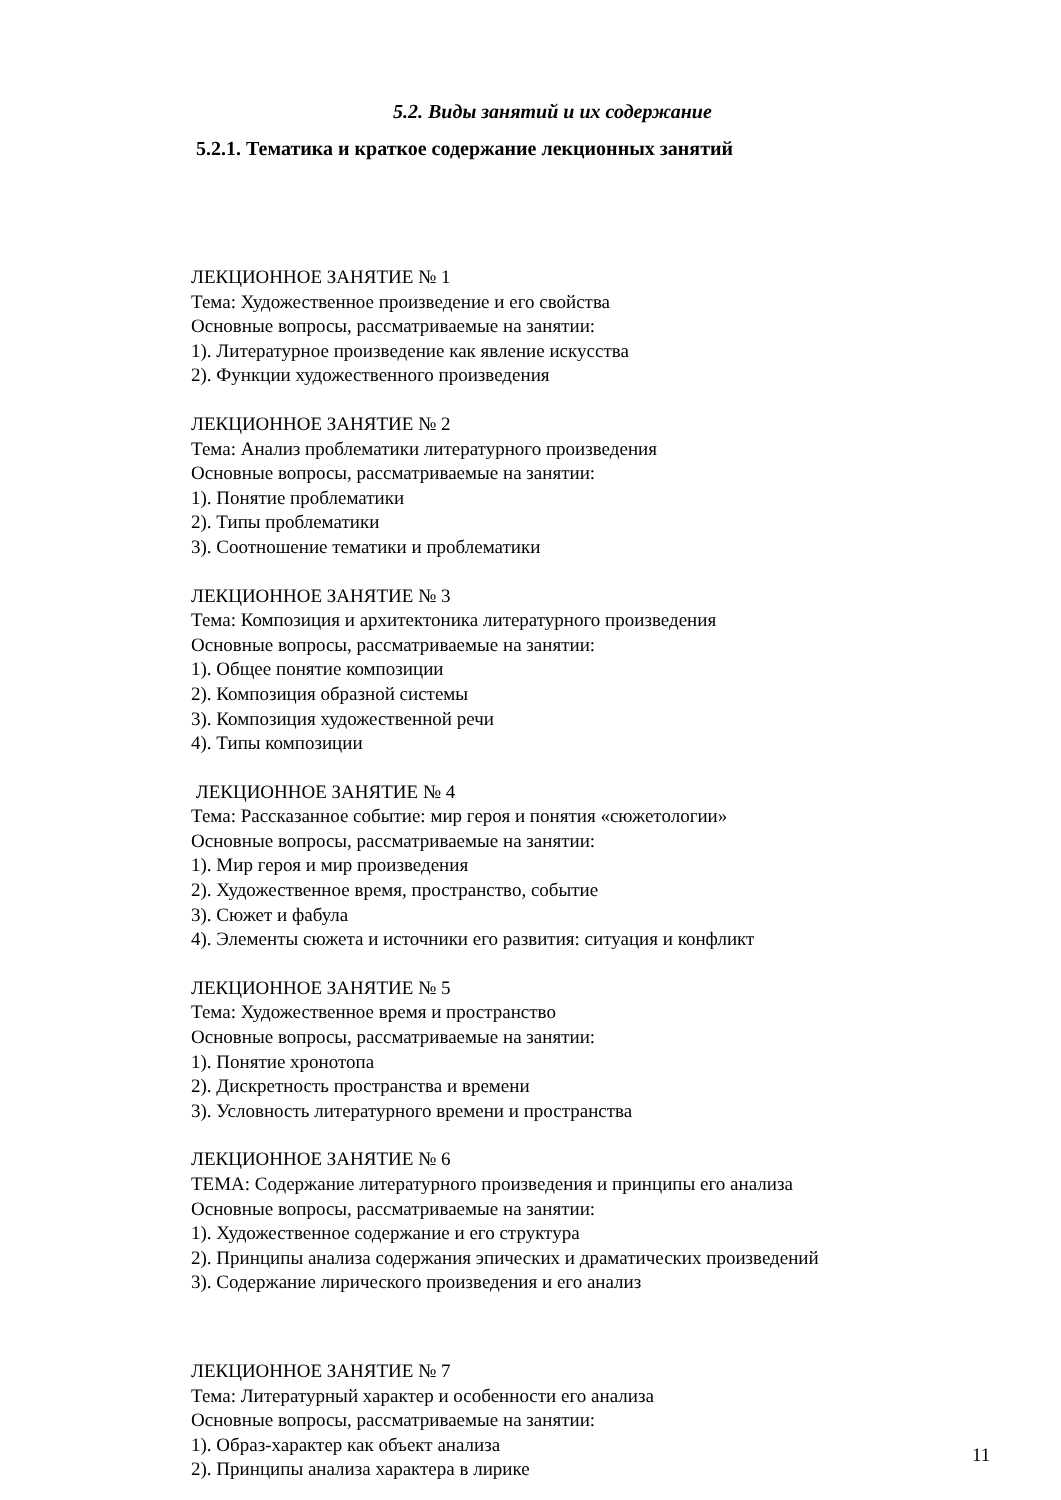5.2. Виды занятий и их содержание
5.2.1. Тематика и краткое содержание лекционных занятий
ЛЕКЦИОННОЕ ЗАНЯТИЕ № 1
Тема: Художественное произведение и его свойства
Основные вопросы, рассматриваемые на занятии:
1). Литературное произведение как явление искусства
2). Функции художественного произведения
ЛЕКЦИОННОЕ ЗАНЯТИЕ № 2
Тема: Анализ проблематики литературного произведения
Основные вопросы, рассматриваемые на занятии:
1). Понятие проблематики
2). Типы проблематики
3). Соотношение тематики и проблематики
ЛЕКЦИОННОЕ ЗАНЯТИЕ № 3
Тема: Композиция и архитектоника литературного произведения
Основные вопросы, рассматриваемые на занятии:
1). Общее понятие композиции
2). Композиция образной системы
3). Композиция художественной речи
4). Типы композиции
ЛЕКЦИОННОЕ ЗАНЯТИЕ № 4
Тема: Рассказанное событие: мир героя и понятия «сюжетологии»
Основные вопросы, рассматриваемые на занятии:
1). Мир героя и мир произведения
2). Художественное время, пространство, событие
3). Сюжет и фабула
4). Элементы сюжета и источники его развития: ситуация и конфликт
ЛЕКЦИОННОЕ ЗАНЯТИЕ № 5
Тема: Художественное время и пространство
Основные вопросы, рассматриваемые на занятии:
1). Понятие хронотопа
2). Дискретность пространства и времени
3). Условность литературного времени и пространства
ЛЕКЦИОННОЕ ЗАНЯТИЕ № 6
ТЕМА: Содержание литературного произведения и принципы его анализа
Основные вопросы, рассматриваемые на занятии:
1). Художественное содержание и его структура
2). Принципы анализа содержания эпических и драматических произведений
3). Содержание лирического произведения и его анализ
ЛЕКЦИОННОЕ ЗАНЯТИЕ № 7
Тема: Литературный характер и особенности его анализа
Основные вопросы, рассматриваемые на занятии:
1). Образ-характер как объект анализа
2). Принципы анализа характера в лирике
11